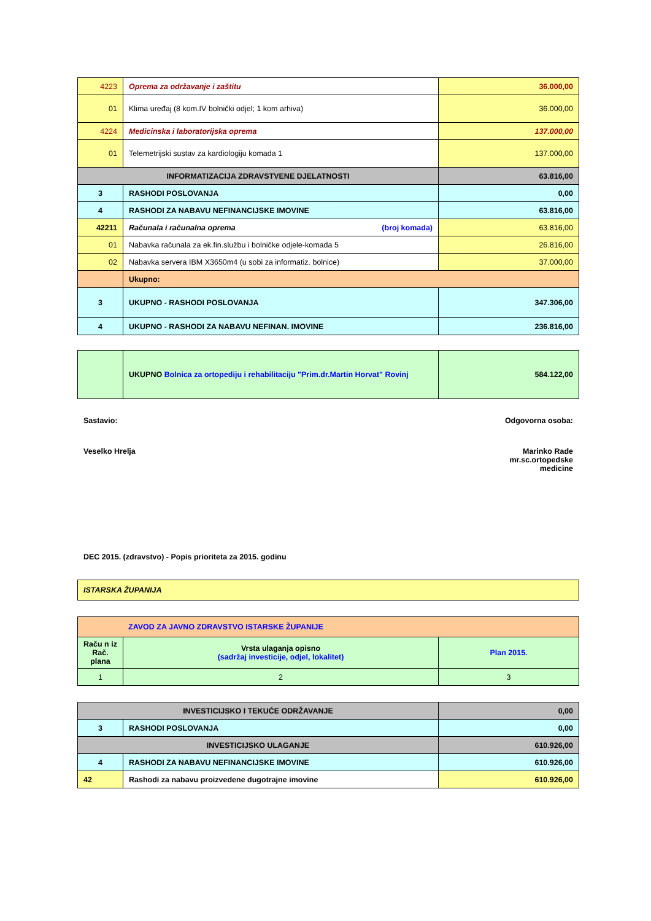| 4223 | Oprema za održavanje i zaštitu | 36.000,00 |
| 01 | Klima uređaj (8 kom.IV bolnički odjel; 1 kom arhiva) | 36.000,00 |
| 4224 | Medicinska i laboratorijska oprema | 137.000,00 |
| 01 | Telemetrijski sustav za kardiologiju komada 1 | 137.000,00 |
| INFORMATIZACIJA ZDRAVSTVENE DJELATNOSTI | | 63.816,00 |
| 3 | RASHODI POSLOVANJA | 0,00 |
| 4 | RASHODI ZA NABAVU NEFINANCIJSKE IMOVINE | 63.816,00 |
| 42211 | Računala i računalna oprema (broj komada) | 63.816,00 |
| 01 | Nabavka računala za ek.fin.službu i bolničke odjele-komada 5 | 26.816,00 |
| 02 | Nabavka servera IBM X3650m4 (u sobi za informatiz. bolnice) | 37.000,00 |
| | Ukupno: | |
| 3 | UKUPNO - RASHODI POSLOVANJA | 347.306,00 |
| 4 | UKUPNO - RASHODI ZA NABAVU NEFINAN. IMOVINE | 236.816,00 |
| | UKUPNO Bolnica za ortopediju i rehabilitaciju "Prim.dr.Martin Horvat" Rovinj | 584.122,00 |
Sastavio: Odgovorna osoba:
Veselko Hrelja Marinko Rade
mr.sc.ortopedske
medicine
DEC 2015. (zdravstvo) - Popis prioriteta za 2015. godinu
| ISTARSKA ŽUPANIJA |
| ZAVOD ZA JAVNO ZDRAVSTVO ISTARSKE ŽUPANIJE | | |
| Raču n iz Rač. plana | Vrsta ulaganja opisno (sadržaj investicije, odjel, lokalitet) | Plan 2015. |
| 1 | 2 | 3 |
| INVESTICIJSKO I TEKUĆE ODRŽAVANJE | | 0,00 |
| 3 | RASHODI POSLOVANJA | 0,00 |
| INVESTICIJSKO ULAGANJE | | 610.926,00 |
| 4 | RASHODI ZA NABAVU NEFINANCIJSKE IMOVINE | 610.926,00 |
| 42 | Rashodi za nabavu proizvedene dugotrajne imovine | 610.926,00 |